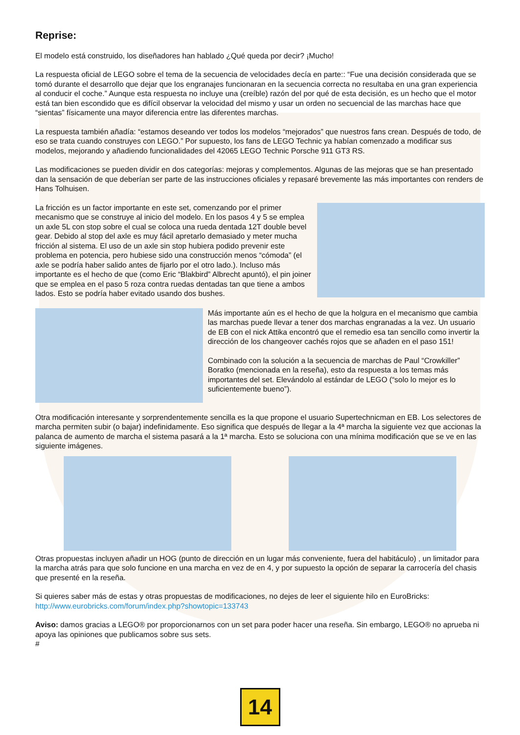Reprise:
El modelo está construido, los diseñadores han hablado ¿Qué queda por decir? ¡Mucho!
La respuesta oficial de LEGO sobre el tema de la secuencia de velocidades decía en parte:: “Fue una decisión considerada que se tomó durante el desarrollo que dejar que los engranajes funcionaran en la secuencia correcta no resultaba en una gran experiencia al conducir el coche.” Aunque esta respuesta no incluye una (creíble) razón del por qué de esta decisión, es un hecho que el motor está tan bien escondido que es difícil observar la velocidad del mismo y usar un orden no secuencial de las marchas hace que “sientas” físicamente una mayor diferencia entre las diferentes marchas.
La respuesta también añadía: “estamos deseando ver todos los modelos “mejorados” que nuestros fans crean. Después de todo, de eso se trata cuando construyes con LEGO.” Por supuesto, los fans de LEGO Technic ya habían comenzado a modificar sus modelos, mejorando y añadiendo funcionalidades del 42065 LEGO Technic Porsche 911 GT3 RS.
Las modificaciones se pueden dividir en dos categorías: mejoras y complementos. Algunas de las mejoras que se han presentado dan la sensación de que deberían ser parte de las instrucciones oficiales y repasaré brevemente las más importantes con renders de Hans Tolhuisen.
La fricción es un factor importante en este set, comenzando por el primer mecanismo que se construye al inicio del modelo. En los pasos 4 y 5 se emplea un axle 5L con stop sobre el cual se coloca una rueda dentada 12T double bevel gear. Debido al stop del axle es muy fácil apretarlo demasiado y meter mucha fricción al sistema. El uso de un axle sin stop hubiera podido prevenir este problema en potencia, pero hubiese sido una construcción menos “cómoda” (el axle se podría haber salido antes de fijarlo por el otro lado.). Incluso más importante es el hecho de que (como Eric “Blakbird” Albrecht apuntó), el pin joiner que se emplea en el paso 5 roza contra ruedas dentadas tan que tiene a ambos lados. Esto se podría haber evitado usando dos bushes.
Más importante aún es el hecho de que la holgura en el mecanismo que cambia las marchas puede llevar a tener dos marchas engranadas a la vez. Un usuario de EB con el nick Attika encontró que el remedio esa tan sencillo como invertir la dirección de los changeover cachés rojos que se añaden en el paso 151!
Combinado con la solución a la secuencia de marchas de Paul “Crowkiller” Boratko (mencionada en la reseña), esto da respuesta a los temas más importantes del set. Elevándolo al estándar de LEGO (“solo lo mejor es lo suficientemente bueno”).
Otra modificación interesante y sorprendentemente sencilla es la que propone el usuario Supertechnicman en EB. Los selectores de marcha permiten subir (o bajar) indefinidamente. Eso significa que después de llegar a la 4ª marcha la siguiente vez que accionas la palanca de aumento de marcha el sistema pasará a la 1ª marcha. Esto se soluciona con una mínima modificación que se ve en las siguiente imágenes.
Otras propuestas incluyen añadir un HOG (punto de dirección en un lugar más conveniente, fuera del habitáculo) , un limitador para la marcha atrás para que solo funcione en una marcha en vez de en 4, y por supuesto la opción de separar la carrocería del chasis que presenté en la reseña.
Si quieres saber más de estas y otras propuestas de modificaciones, no dejes de leer el siguiente hilo en EuroBricks:
http://www.eurobricks.com/forum/index.php?showtopic=133743
Aviso: damos gracias a LEGO® por proporcionarnos con un set para poder hacer una reseña. Sin embargo, LEGO® no aprueba ni apoya las opiniones que publicamos sobre sus sets.
#
14